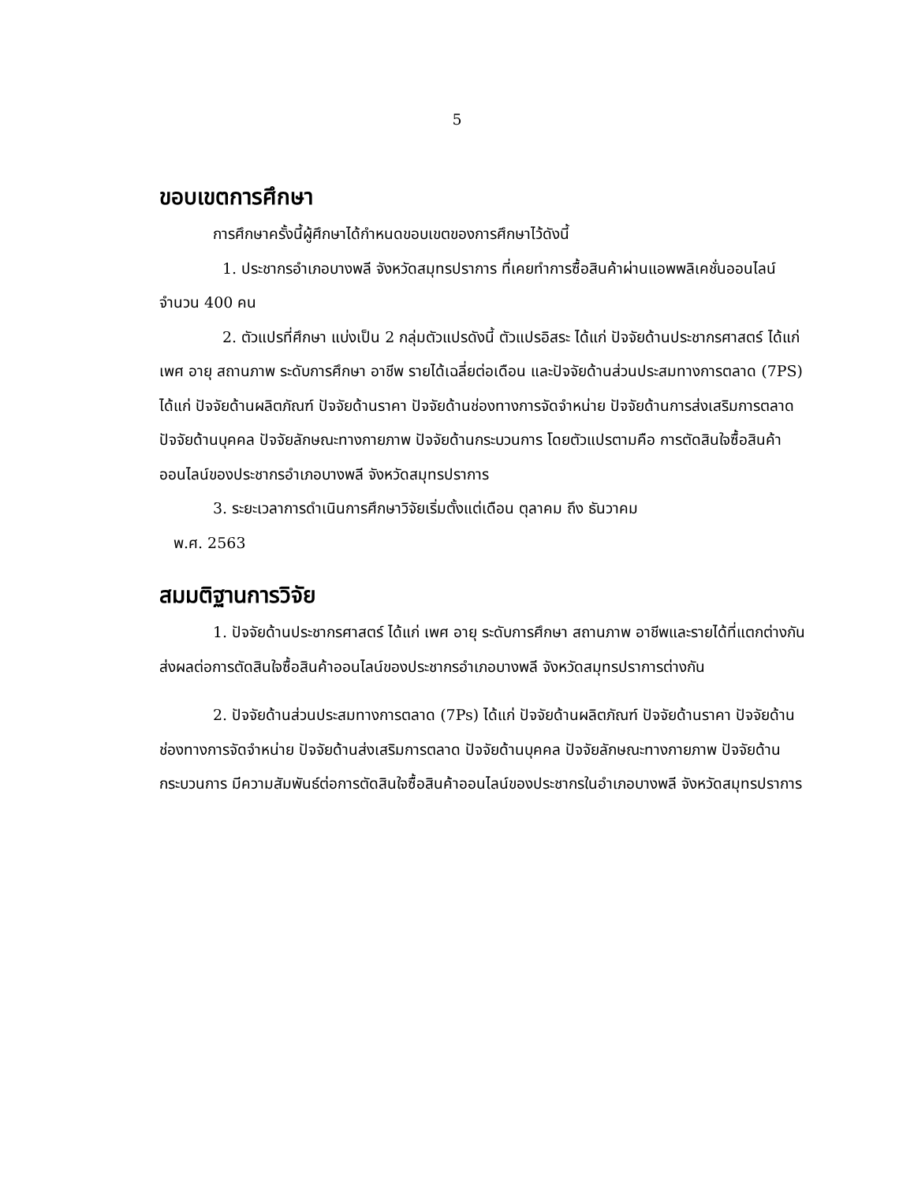5
ขอบเขตการศึกษา
การศึกษาครั้งนี้ผู้ศึกษาได้กำหนดขอบเขตของการศึกษาไว้ดังนี้
1. ประชากรอำเภอบางพลี จังหวัดสมุทรปราการ ที่เคยทำการซื้อสินค้าผ่านแอพพลิเคชั่นออนไลน์ จำนวน 400 คน
2. ตัวแปรที่ศึกษา แบ่งเป็น 2 กลุ่มตัวแปรดังนี้ ตัวแปรอิสระ ได้แก่ ปัจจัยด้านประชากรศาสตร์ ได้แก่ เพศ อายุ สถานภาพ ระดับการศึกษา อาชีพ รายได้เฉลี่ยต่อเดือน และปัจจัยด้านส่วนประสมทางการตลาด (7PS) ได้แก่ ปัจจัยด้านผลิตภัณฑ์ ปัจจัยด้านราคา ปัจจัยด้านช่องทางการจัดจำหน่าย ปัจจัยด้านการส่งเสริมการตลาด ปัจจัยด้านบุคคล ปัจจัยลักษณะทางกายภาพ ปัจจัยด้านกระบวนการ โดยตัวแปรตามคือ การตัดสินใจซื้อสินค้าออนไลน์ของประชากรอำเภอบางพลี จังหวัดสมุทรปราการ
3. ระยะเวลาการดำเนินการศึกษาวิจัยเริ่มตั้งแต่เดือน ตุลาคม ถึง ธันวาคม
พ.ศ. 2563
สมมติฐานการวิจัย
1. ปัจจัยด้านประชากรศาสตร์ ได้แก่ เพศ อายุ ระดับการศึกษา สถานภาพ อาชีพและรายได้ที่แตกต่างกันส่งผลต่อการตัดสินใจซื้อสินค้าออนไลน์ของประชากรอำเภอบางพลี จังหวัดสมุทรปราการต่างกัน
2. ปัจจัยด้านส่วนประสมทางการตลาด (7Ps) ได้แก่ ปัจจัยด้านผลิตภัณฑ์ ปัจจัยด้านราคา ปัจจัยด้านช่องทางการจัดจำหน่าย ปัจจัยด้านส่งเสริมการตลาด ปัจจัยด้านบุคคล ปัจจัยลักษณะทางกายภาพ ปัจจัยด้านกระบวนการ มีความสัมพันธ์ต่อการตัดสินใจซื้อสินค้าออนไลน์ของประชากรในอำเภอบางพลี จังหวัดสมุทรปราการ